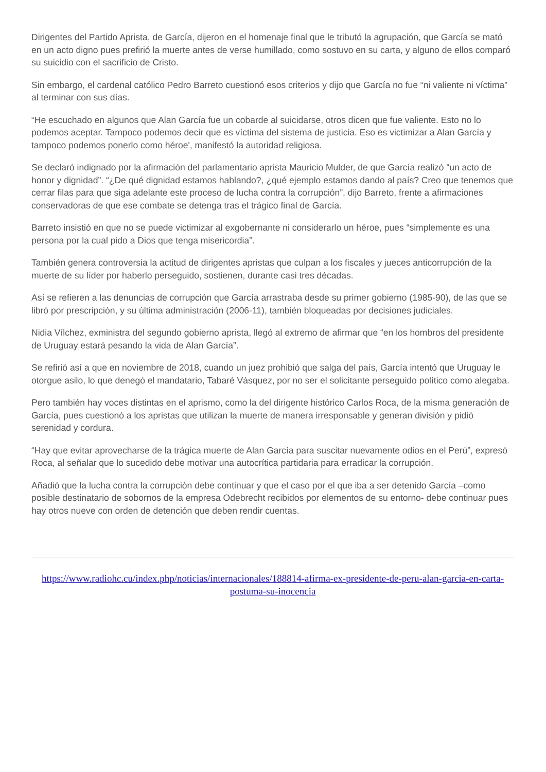Dirigentes del Partido Aprista, de García, dijeron en el homenaje final que le tributó la agrupación, que García se mató en un acto digno pues prefirió la muerte antes de verse humillado, como sostuvo en su carta, y alguno de ellos comparó su suicidio con el sacrificio de Cristo.
Sin embargo, el cardenal católico Pedro Barreto cuestionó esos criterios y dijo que García no fue “ni valiente ni víctima” al terminar con sus días.
“He escuchado en algunos que Alan García fue un cobarde al suicidarse, otros dicen que fue valiente. Esto no lo podemos aceptar. Tampoco podemos decir que es víctima del sistema de justicia. Eso es victimizar a Alan García y tampoco podemos ponerlo como héroe', manifestó la autoridad religiosa.
Se declaró indignado por la afirmación del parlamentario aprista Mauricio Mulder, de que García realizó “un acto de honor y dignidad”. “¿De qué dignidad estamos hablando?, ¿qué ejemplo estamos dando al país? Creo que tenemos que cerrar filas para que siga adelante este proceso de lucha contra la corrupción”, dijo Barreto, frente a afirmaciones conservadoras de que ese combate se detenga tras el trágico final de García.
Barreto insistió en que no se puede victimizar al exgobernante ni considerarlo un héroe, pues “simplemente es una persona por la cual pido a Dios que tenga misericordia”.
También genera controversia la actitud de dirigentes apristas que culpan a los fiscales y jueces anticorrupción de la muerte de su líder por haberlo perseguido, sostienen, durante casi tres décadas.
Así se refieren a las denuncias de corrupción que García arrastraba desde su primer gobierno (1985-90), de las que se libró por prescripción, y su última administración (2006-11), también bloqueadas por decisiones judiciales.
Nidia Vílchez, exministra del segundo gobierno aprista, llegó al extremo de afirmar que “en los hombros del presidente de Uruguay estará pesando la vida de Alan García”.
Se refirió así a que en noviembre de 2018, cuando un juez prohibió que salga del país, García intentó que Uruguay le otorgue asilo, lo que denegó el mandatario, Tabaré Vásquez, por no ser el solicitante perseguido político como alegaba.
Pero también hay voces distintas en el aprismo, como la del dirigente histórico Carlos Roca, de la misma generación de García, pues cuestionó a los apristas que utilizan la muerte de manera irresponsable y generan división y pidió serenidad y cordura.
“Hay que evitar aprovecharse de la trágica muerte de Alan García para suscitar nuevamente odios en el Perú”, expresó Roca, al señalar que lo sucedido debe motivar una autocrítica partidaria para erradicar la corrupción.
Añadió que la lucha contra la corrupción debe continuar y que el caso por el que iba a ser detenido García –como posible destinatario de sobornos de la empresa Odebrecht recibidos por elementos de su entorno- debe continuar pues hay otros nueve con orden de detención que deben rendir cuentas.
https://www.radiohc.cu/index.php/noticias/internacionales/188814-afirma-ex-presidente-de-peru-alan-garcia-en-carta-postuma-su-inocencia